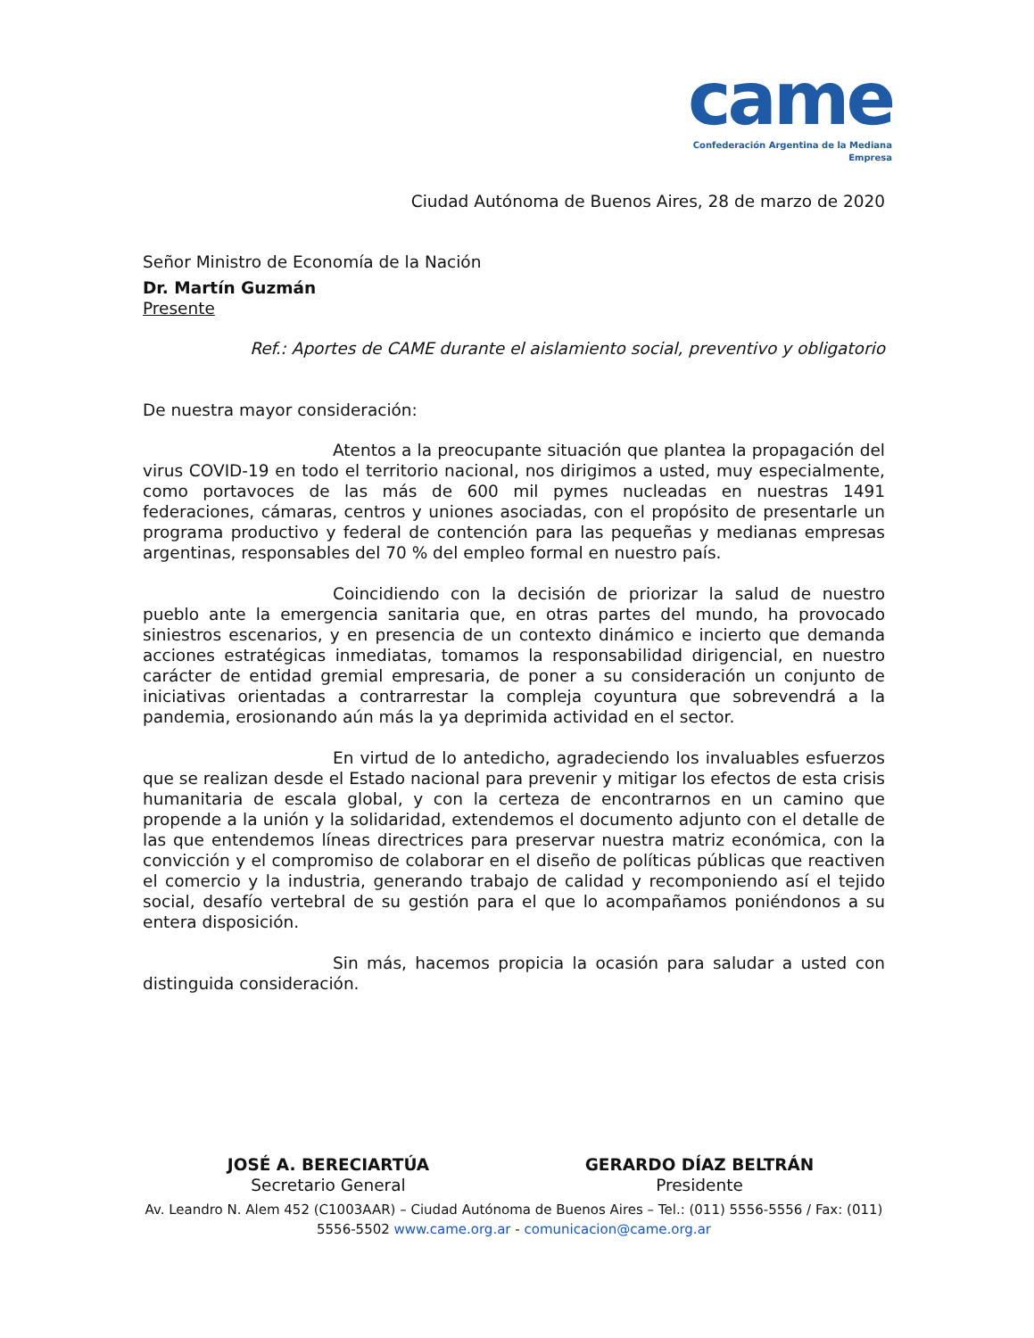came
Confederación Argentina de la Mediana Empresa
Ciudad Autónoma de Buenos Aires, 28 de marzo de 2020
Señor Ministro de Economía de la Nación
Dr. Martín Guzmán
Presente
Ref.: Aportes de CAME durante el aislamiento social, preventivo y obligatorio
De nuestra mayor consideración:
Atentos a la preocupante situación que plantea la propagación del virus COVID-19 en todo el territorio nacional, nos dirigimos a usted, muy especialmente, como portavoces de las más de 600 mil pymes nucleadas en nuestras 1491 federaciones, cámaras, centros y uniones asociadas, con el propósito de presentarle un programa productivo y federal de contención para las pequeñas y medianas empresas argentinas, responsables del 70 % del empleo formal en nuestro país.
Coincidiendo con la decisión de priorizar la salud de nuestro pueblo ante la emergencia sanitaria que, en otras partes del mundo, ha provocado siniestros escenarios, y en presencia de un contexto dinámico e incierto que demanda acciones estratégicas inmediatas, tomamos la responsabilidad dirigencial, en nuestro carácter de entidad gremial empresaria, de poner a su consideración un conjunto de iniciativas orientadas a contrarrestar la compleja coyuntura que sobrevendrá a la pandemia, erosionando aún más la ya deprimida actividad en el sector.
En virtud de lo antedicho, agradeciendo los invaluables esfuerzos que se realizan desde el Estado nacional para prevenir y mitigar los efectos de esta crisis humanitaria de escala global, y con la certeza de encontrarnos en un camino que propende a la unión y la solidaridad, extendemos el documento adjunto con el detalle de las que entendemos líneas directrices para preservar nuestra matriz económica, con la convicción y el compromiso de colaborar en el diseño de políticas públicas que reactiven el comercio y la industria, generando trabajo de calidad y recomponiendo así el tejido social, desafío vertebral de su gestión para el que lo acompañamos poniéndonos a su entera disposición.
Sin más, hacemos propicia la ocasión para saludar a usted con distinguida consideración.
JOSÉ A. BERECIARTÚA
Secretario General
GERARDO DÍAZ BELTRÁN
Presidente
Av. Leandro N. Alem 452 (C1003AAR) – Ciudad Autónoma de Buenos Aires – Tel.: (011) 5556-5556 / Fax: (011) 5556-5502 www.came.org.ar - comunicacion@came.org.ar